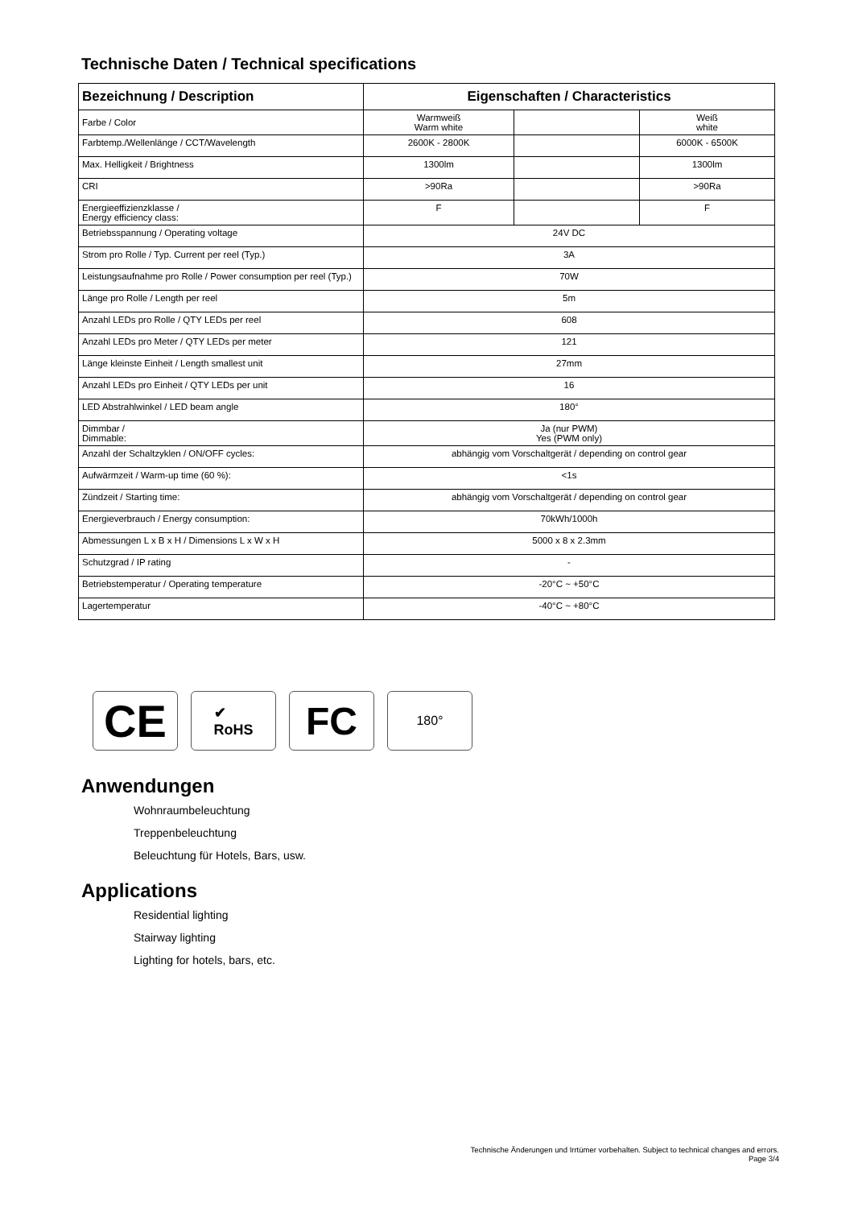Technische Daten / Technical specifications
| Bezeichnung / Description | Eigenschaften / Characteristics | | |
| --- | --- | --- | --- |
| Farbe / Color | Warmweiß Warm white | | Weiß white |
| Farbtemp./Wellenlänge / CCT/Wavelength | 2600K - 2800K | | 6000K - 6500K |
| Max. Helligkeit / Brightness | 1300lm | | 1300lm |
| CRI | >90Ra | | >90Ra |
| Energieeffizienzklasse / Energy efficiency class: | F | | F |
| Betriebsspannung / Operating voltage | 24V DC | | |
| Strom pro Rolle / Typ. Current per reel (Typ.) | 3A | | |
| Leistungsaufnahme pro Rolle / Power consumption per reel (Typ.) | 70W | | |
| Länge pro Rolle / Length per reel | 5m | | |
| Anzahl LEDs pro Rolle / QTY LEDs per reel | 608 | | |
| Anzahl LEDs pro Meter / QTY LEDs per meter | 121 | | |
| Länge kleinste Einheit / Length smallest unit | 27mm | | |
| Anzahl LEDs pro Einheit / QTY LEDs per unit | 16 | | |
| LED Abstrahlwinkel / LED beam angle | 180° | | |
| Dimmbar / Dimmable: | Ja (nur PWM) Yes (PWM only) | | |
| Anzahl der Schaltzyklen / ON/OFF cycles: | abhängig vom Vorschaltgerät / depending on control gear | | |
| Aufwärmzeit / Warm-up time (60 %): | <1s | | |
| Zündzeit / Starting time: | abhängig vom Vorschaltgerät / depending on control gear | | |
| Energieverbrauch / Energy consumption: | 70kWh/1000h | | |
| Abmessungen L x B x H / Dimensions L x W x H | 5000 x 8 x 2.3mm | | |
| Schutzgrad / IP rating | - | | |
| Betriebstemperatur / Operating temperature | -20°C ~ +50°C | | |
| Lagertemperatur | -40°C ~ +80°C | | |
CE
✔
RoHS
FC
180°
Anwendungen
Wohnraumbeleuchtung
Treppenbeleuchtung
Beleuchtung für Hotels, Bars, usw.
Applications
Residential lighting
Stairway lighting
Lighting for hotels, bars, etc.
Technische Änderungen und Irrtümer vorbehalten. Subject to technical changes and errors.
Page 3/4